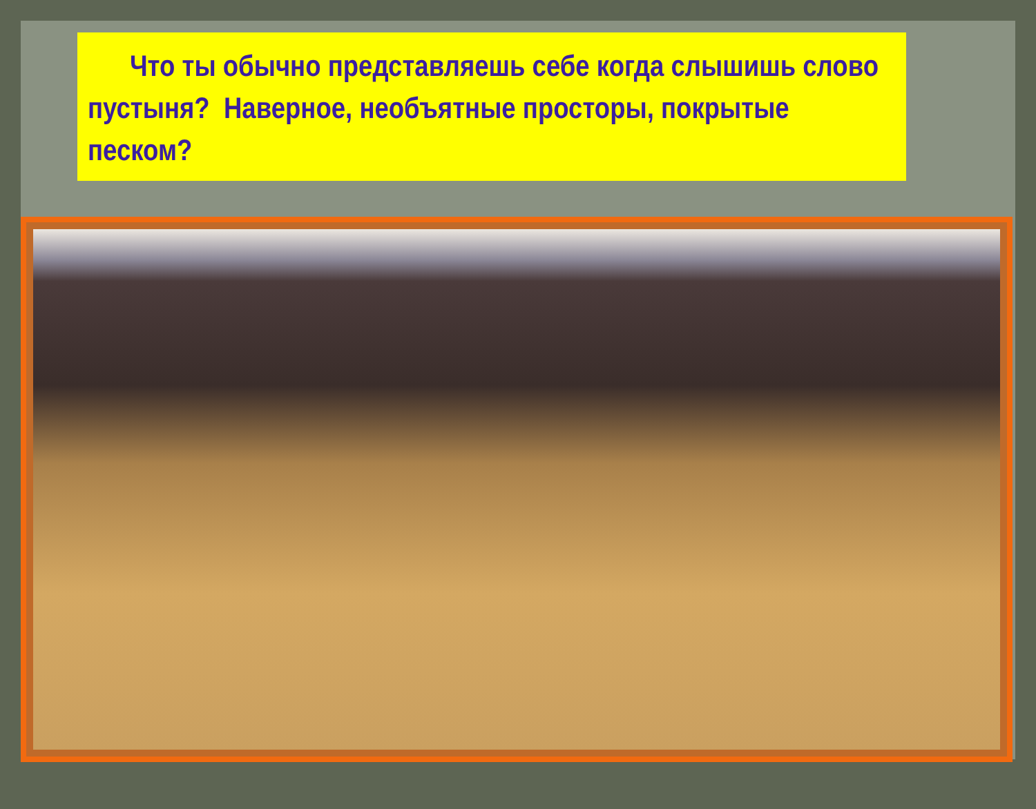Что ты обычно представляешь себе когда слышишь слово пустыня? Наверное, необъятные просторы, покрытые песком?